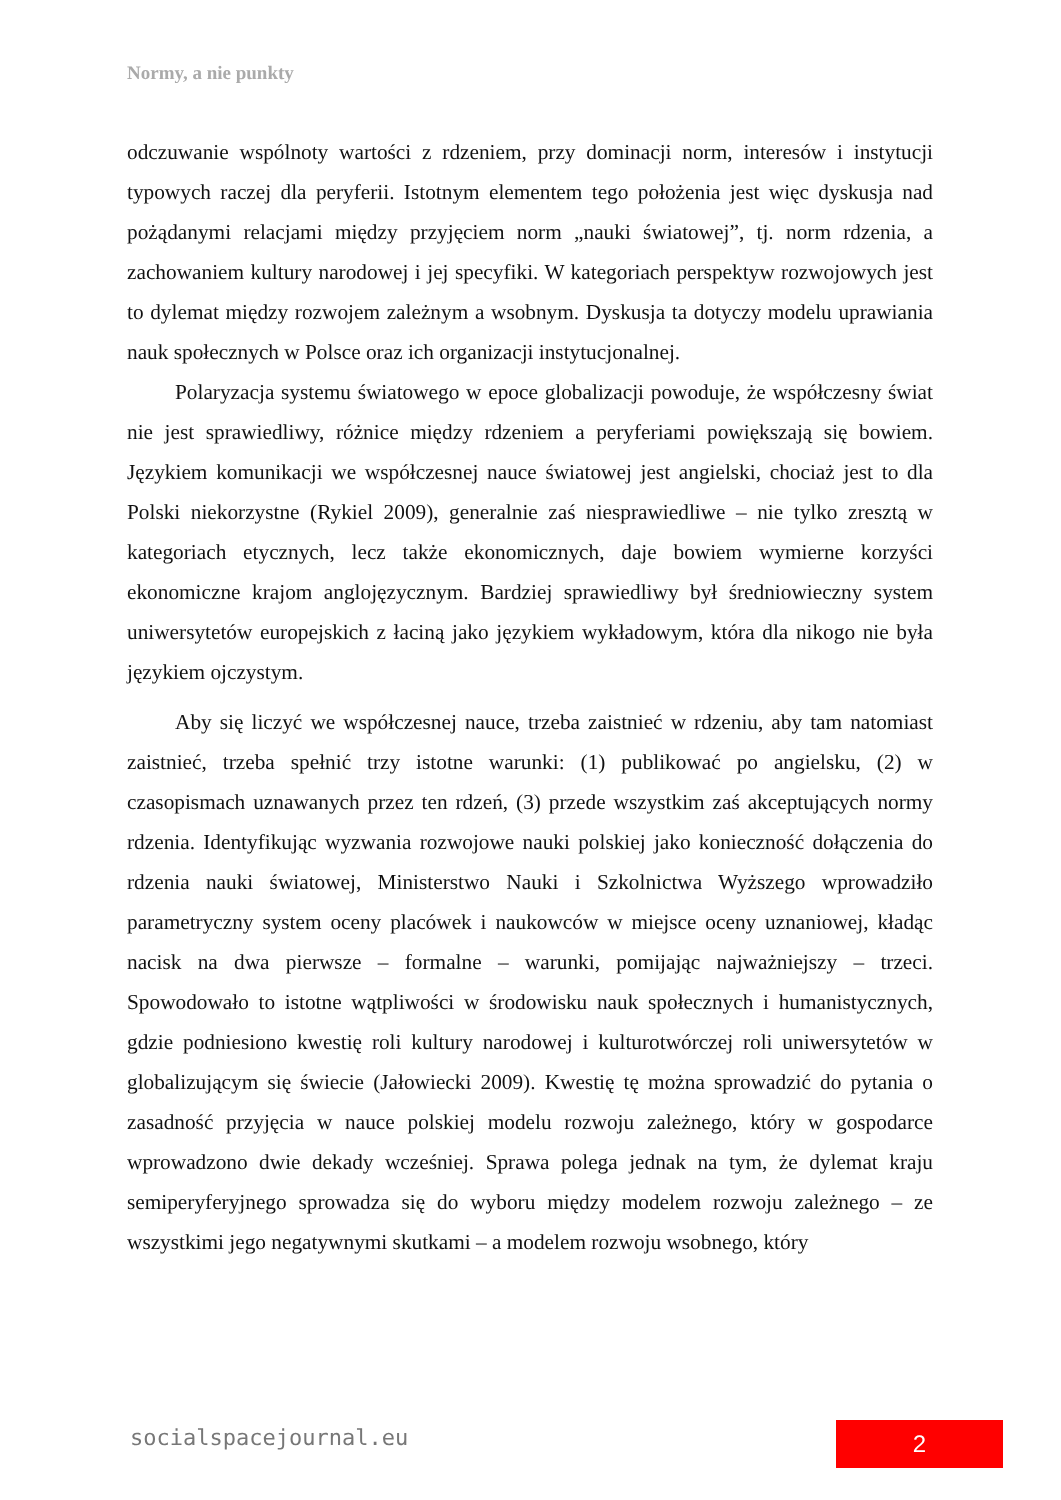Normy, a nie punkty
odczuwanie wspólnoty wartości z rdzeniem, przy dominacji norm, interesów i instytucji typowych raczej dla peryferii. Istotnym elementem tego położenia jest więc dyskusja nad pożądanymi relacjami między przyjęciem norm „nauki światowej”, tj. norm rdzenia, a zachowaniem kultury narodowej i jej specyfiki. W kategoriach perspektyw rozwojowych jest to dylemat między rozwojem zależnym a wsobnym. Dyskusja ta dotyczy modelu uprawiania nauk społecznych w Polsce oraz ich organizacji instytucjonalnej.
Polaryzacja systemu światowego w epoce globalizacji powoduje, że współczesny świat nie jest sprawiedliwy, różnice między rdzeniem a peryferiami powiększają się bowiem. Językiem komunikacji we współczesnej nauce światowej jest angielski, chociaż jest to dla Polski niekorzystne (Rykiel 2009), generalnie zaś niesprawiedliwe – nie tylko zresztą w kategoriach etycznych, lecz także ekonomicznych, daje bowiem wymierne korzyści ekonomiczne krajom anglojęzycznym. Bardziej sprawiedliwy był średniowieczny system uniwersytetów europejskich z łaciną jako językiem wykładowym, która dla nikogo nie była językiem ojczystym.
Aby się liczyć we współczesnej nauce, trzeba zaistnieć w rdzeniu, aby tam natomiast zaistnieć, trzeba spełnić trzy istotne warunki: (1) publikować po angielsku, (2) w czasopismach uznawanych przez ten rdzeń, (3) przede wszystkim zaś akceptujących normy rdzenia. Identyfikując wyzwania rozwojowe nauki polskiej jako konieczność dołączenia do rdzenia nauki światowej, Ministerstwo Nauki i Szkolnictwa Wyższego wprowadziło parametryczny system oceny placówek i naukowców w miejsce oceny uznaniowej, kładąc nacisk na dwa pierwsze – formalne – warunki, pomijając najważniejszy – trzeci. Spowodowało to istotne wątpliwości w środowisku nauk społecznych i humanistycznych, gdzie podniesiono kwestię roli kultury narodowej i kulturotwórczej roli uniwersytetów w globalizującym się świecie (Jałowiecki 2009). Kwestię tę można sprowadzić do pytania o zasadność przyjęcia w nauce polskiej modelu rozwoju zależnego, który w gospodarce wprowadzono dwie dekady wcześniej. Sprawa polega jednak na tym, że dylemat kraju semiperyferyjnego sprowadza się do wyboru między modelem rozwoju zależnego – ze wszystkimi jego negatywnymi skutkami – a modelem rozwoju wsobnego, który
socialspacejournal.eu 2